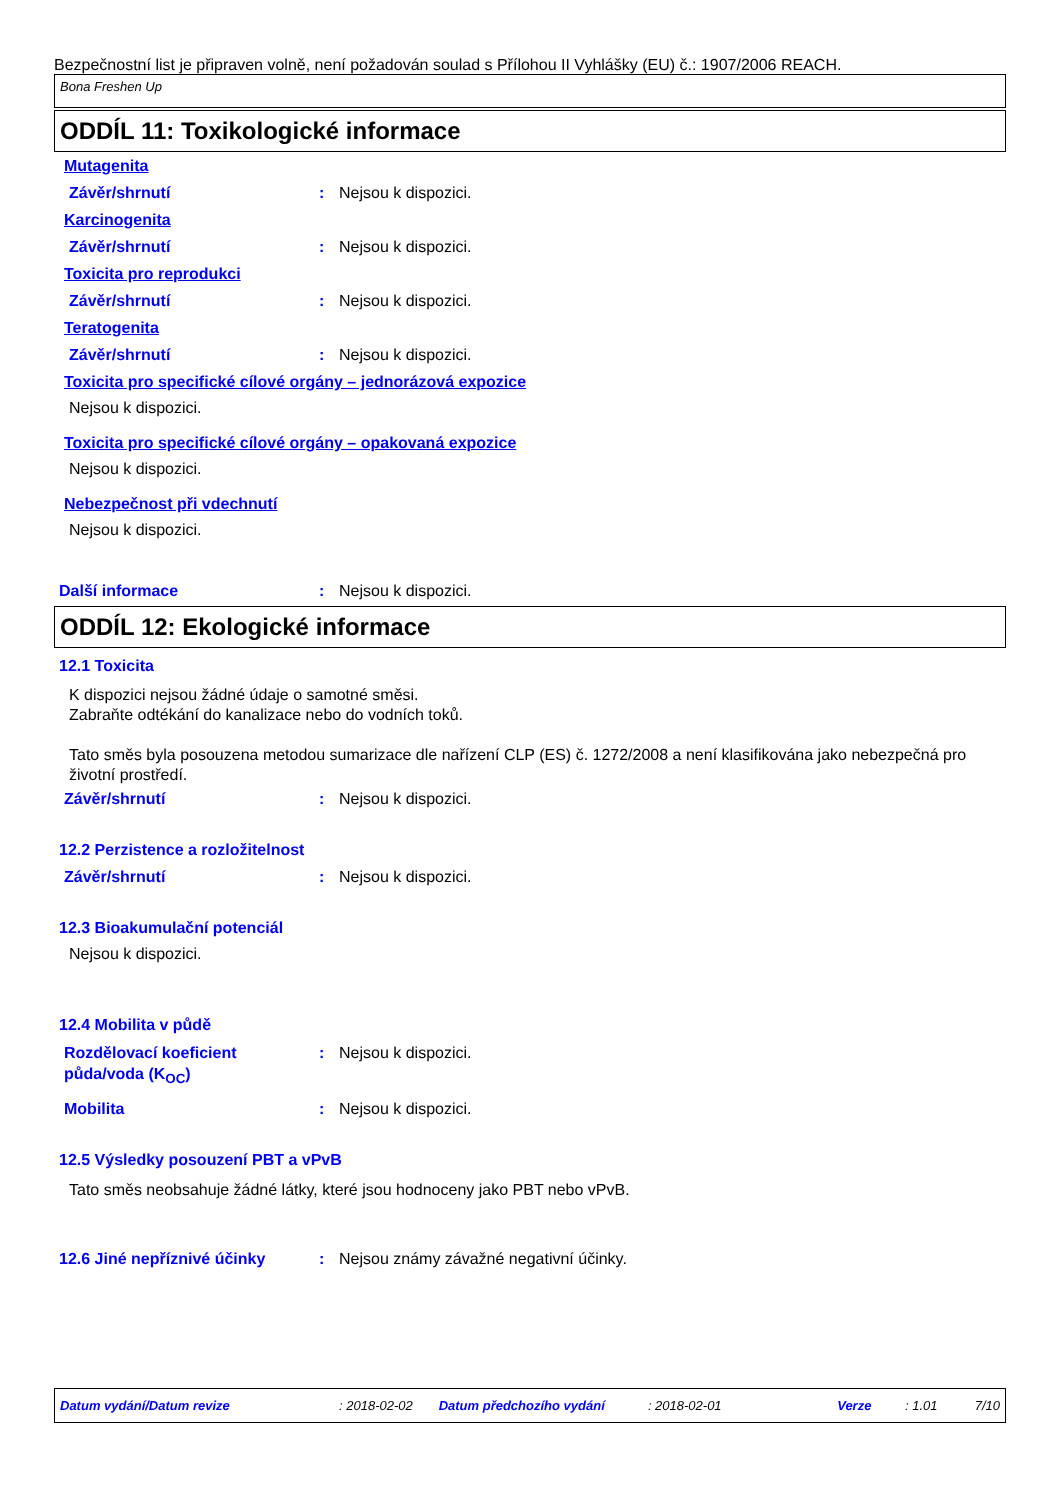Bezpečnostní list je připraven volně, není požadován soulad s Přílohou II Vyhlášky (EU) č.: 1907/2006 REACH.
Bona Freshen Up
ODDÍL 11: Toxikologické informace
Mutagenita
Závěr/shrnutí : Nejsou k dispozici.
Karcinogenita
Závěr/shrnutí : Nejsou k dispozici.
Toxicita pro reprodukci
Závěr/shrnutí : Nejsou k dispozici.
Teratogenita
Závěr/shrnutí : Nejsou k dispozici.
Toxicita pro specifické cílové orgány – jednorázová expozice
Nejsou k dispozici.
Toxicita pro specifické cílové orgány – opakovaná expozice
Nejsou k dispozici.
Nebezpečnost při vdechnutí
Nejsou k dispozici.
Další informace : Nejsou k dispozici.
ODDÍL 12: Ekologické informace
12.1 Toxicita
K dispozici nejsou žádné údaje o samotné směsi.
Zabraňte odtékání do kanalizace nebo do vodních toků.
Tato směs byla posouzena metodou sumarizace dle nařízení CLP (ES) č. 1272/2008 a není klasifikována jako nebezpečná pro životní prostředí.
Závěr/shrnutí : Nejsou k dispozici.
12.2 Perzistence a rozložitelnost
Závěr/shrnutí : Nejsou k dispozici.
12.3 Bioakumulační potenciál
Nejsou k dispozici.
12.4 Mobilita v půdě
Rozdělovací koeficient půda/voda (K<sub>OC</sub>)
: Nejsou k dispozici.
Mobilita : Nejsou k dispozici.
12.5 Výsledky posouzení PBT a vPvB
Tato směs neobsahuje žádné látky, které jsou hodnoceny jako PBT nebo vPvB.
12.6 Jiné nepříznivé účinky : Nejsou známy závažné negativní účinky.
Datum vydání/Datum revize: 2018-02-02 Datum předchozího vydání: 2018-02-01 Verze: 1.01 7/10